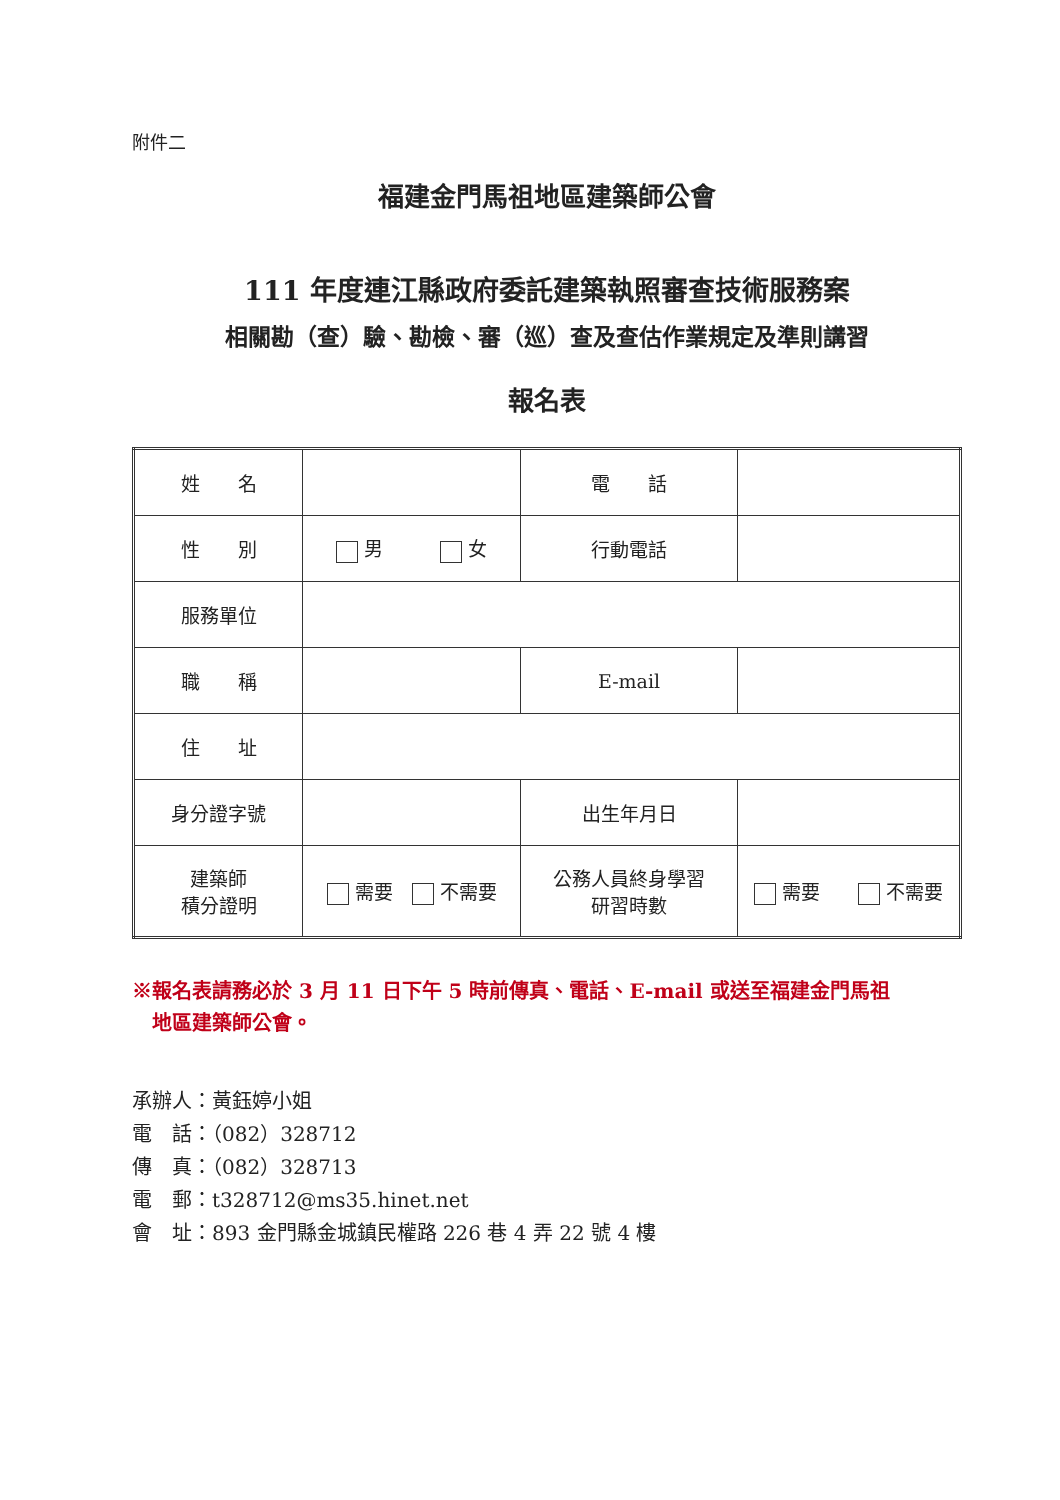附件二
福建金門馬祖地區建築師公會
111 年度連江縣政府委託建築執照審查技術服務案
相關勘（查）驗、勘檢、審（巡）查及查估作業規定及準則講習
報名表
| 姓 名 | | 電 話 | |
| 性 別 | 男 女 | 行動電話 | |
| 服務單位 | | | |
| 職 稱 | | E-mail | |
| 住 址 | | | |
| 身分證字號 | | 出生年月日 | |
| 建築師 積分證明 | 需要 不需要 | 公務人員終身學習 研習時數 | 需要 不需要 |
※報名表請務必於 3 月 11 日下午 5 時前傳真、電話、E-mail 或送至福建金門馬祖
　地區建築師公會。
承辦人：黃鈺婷小姐
電　話：（082）328712
傳　真：（082）328713
電　郵：t328712@ms35.hinet.net
會　址：893 金門縣金城鎮民權路 226 巷 4 弄 22 號 4 樓